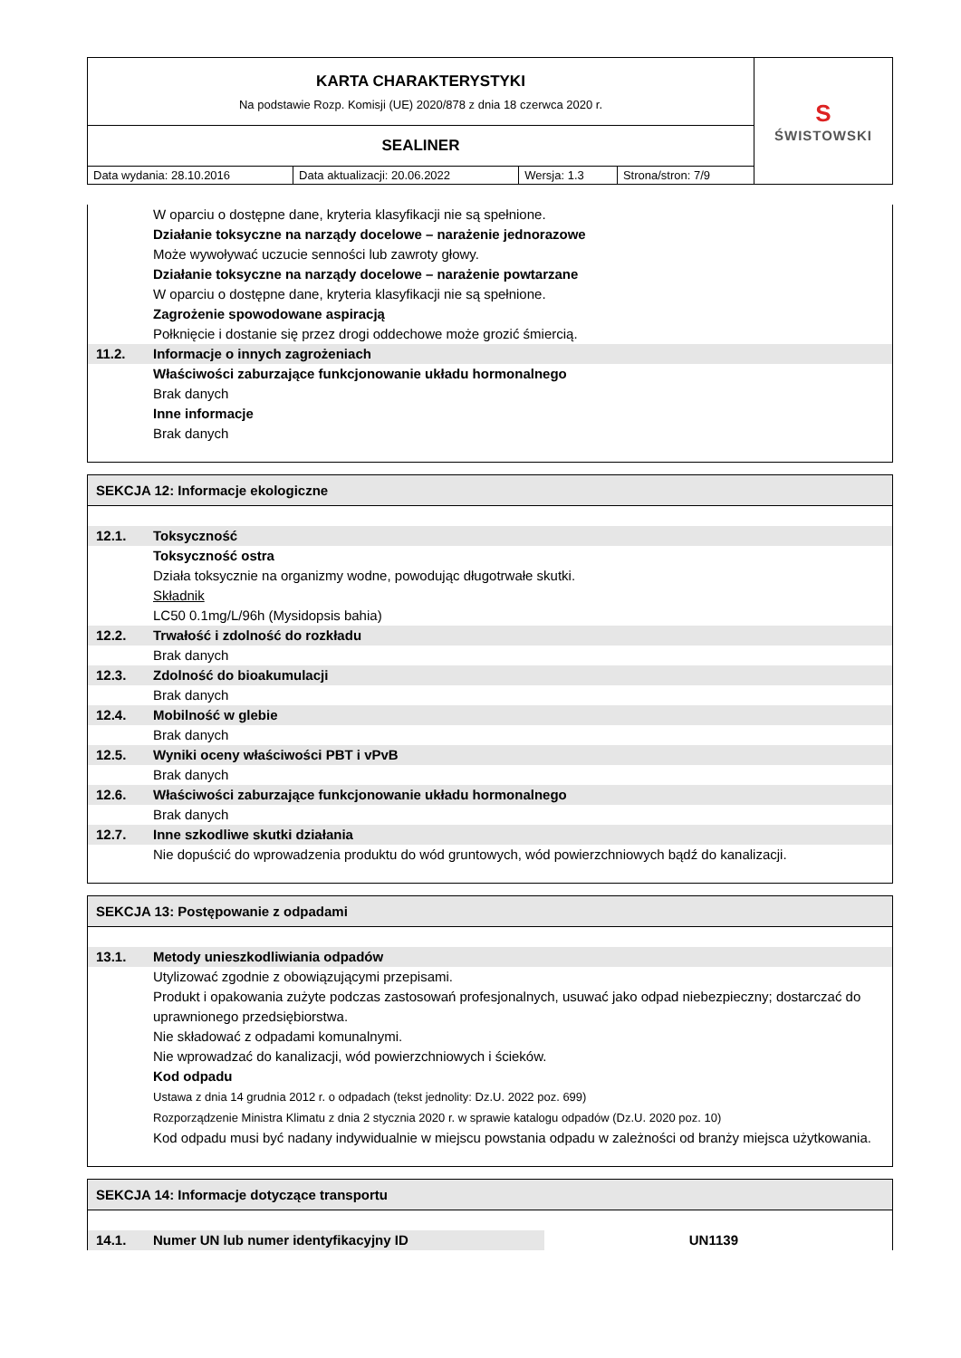| KARTA CHARAKTERYSTYKI Na podstawie Rozp. Komisji (UE) 2020/878 z dnia 18 czerwca 2020 r. | | | | S ŚWISTOWSKI |
| SEALINER | | | | |
| Data wydania: 28.10.2016 | Data aktualizacji: 20.06.2022 | Wersja: 1.3 | Strona/stron: 7/9 | |
W oparciu o dostępne dane, kryteria klasyfikacji nie są spełnione.
Działanie toksyczne na narządy docelowe – narażenie jednorazowe
Może wywoływać uczucie senności lub zawroty głowy.
Działanie toksyczne na narządy docelowe – narażenie powtarzane
W oparciu o dostępne dane, kryteria klasyfikacji nie są spełnione.
Zagrożenie spowodowane aspiracją
Połknięcie i dostanie się przez drogi oddechowe może grozić śmiercią.
11.2. Informacje o innych zagrożeniach
Właściwości zaburzające funkcjonowanie układu hormonalnego
Brak danych
Inne informacje
Brak danych
SEKCJA 12: Informacje ekologiczne
12.1. Toksyczność
Toksyczność ostra
Działa toksycznie na organizmy wodne, powodując długotrwałe skutki.
Składnik
LC50 0.1mg/L/96h (Mysidopsis bahia)
12.2. Trwałość i zdolność do rozkładu
Brak danych
12.3. Zdolność do bioakumulacji
Brak danych
12.4. Mobilność w glebie
Brak danych
12.5. Wyniki oceny właściwości PBT i vPvB
Brak danych
12.6. Właściwości zaburzające funkcjonowanie układu hormonalnego
Brak danych
12.7. Inne szkodliwe skutki działania
Nie dopuścić do wprowadzenia produktu do wód gruntowych, wód powierzchniowych bądź do kanalizacji.
SEKCJA 13: Postępowanie z odpadami
13.1. Metody unieszkodliwiania odpadów
Utylizować zgodnie z obowiązującymi przepisami.
Produkt i opakowania zużyte podczas zastosowań profesjonalnych, usuwać jako odpad niebezpieczny; dostarczać do uprawnionego przedsiębiorstwa.
Nie składować z odpadami komunalnymi.
Nie wprowadzać do kanalizacji, wód powierzchniowych i ścieków.
Kod odpadu
Ustawa z dnia 14 grudnia 2012 r. o odpadach (tekst jednolity: Dz.U. 2022 poz. 699)
Rozporządzenie Ministra Klimatu z dnia 2 stycznia 2020 r. w sprawie katalogu odpadów (Dz.U. 2020 poz. 10)
Kod odpadu musi być nadany indywidualnie w miejscu powstania odpadu w zależności od branży miejsca użytkowania.
SEKCJA 14: Informacje dotyczące transportu
14.1. Numer UN lub numer identyfikacyjny ID
UN1139